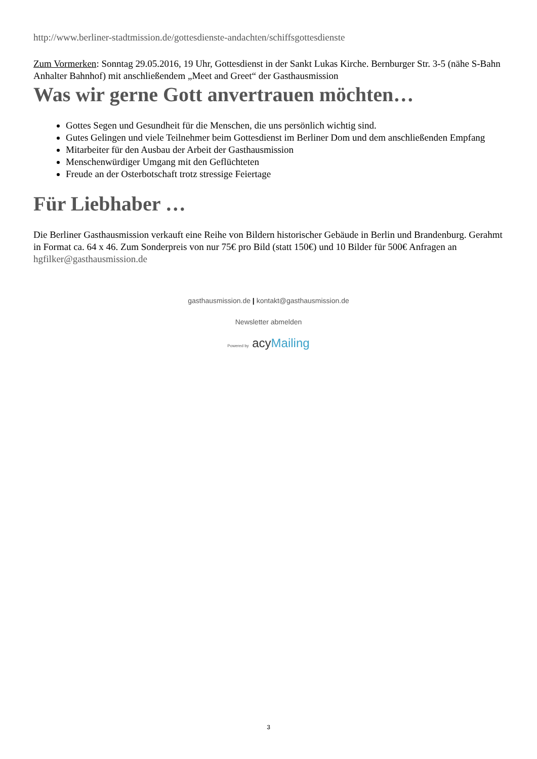http://www.berliner-stadtmission.de/gottesdienste-andachten/schiffsgottesdienste
Zum Vormerken: Sonntag 29.05.2016, 19 Uhr, Gottesdienst in der Sankt Lukas Kirche. Bernburger Str. 3-5 (nähe S-Bahn Anhalter Bahnhof) mit anschließendem „Meet and Greet“ der Gasthausmission
Was wir gerne Gott anvertrauen möchten…
Gottes Segen und Gesundheit für die Menschen, die uns persönlich wichtig sind.
Gutes Gelingen und viele Teilnehmer beim Gottesdienst im Berliner Dom und dem anschließenden Empfang
Mitarbeiter für den Ausbau der Arbeit der Gasthausmission
Menschenwürdiger Umgang mit den Geflüchteten
Freude an der Osterbotschaft trotz stressige Feiertage
Für Liebhaber …
Die Berliner Gasthausmission verkauft eine Reihe von Bildern historischer Gebäude in Berlin und Brandenburg. Gerahmt in Format ca. 64 x 46. Zum Sonderpreis von nur 75€ pro Bild (statt 150€) und 10 Bilder für 500€ Anfragen an hgfilker@gasthausmission.de
gasthausmission.de | kontakt@gasthausmission.de
Newsletter abmelden
Powered by acyMailing
3